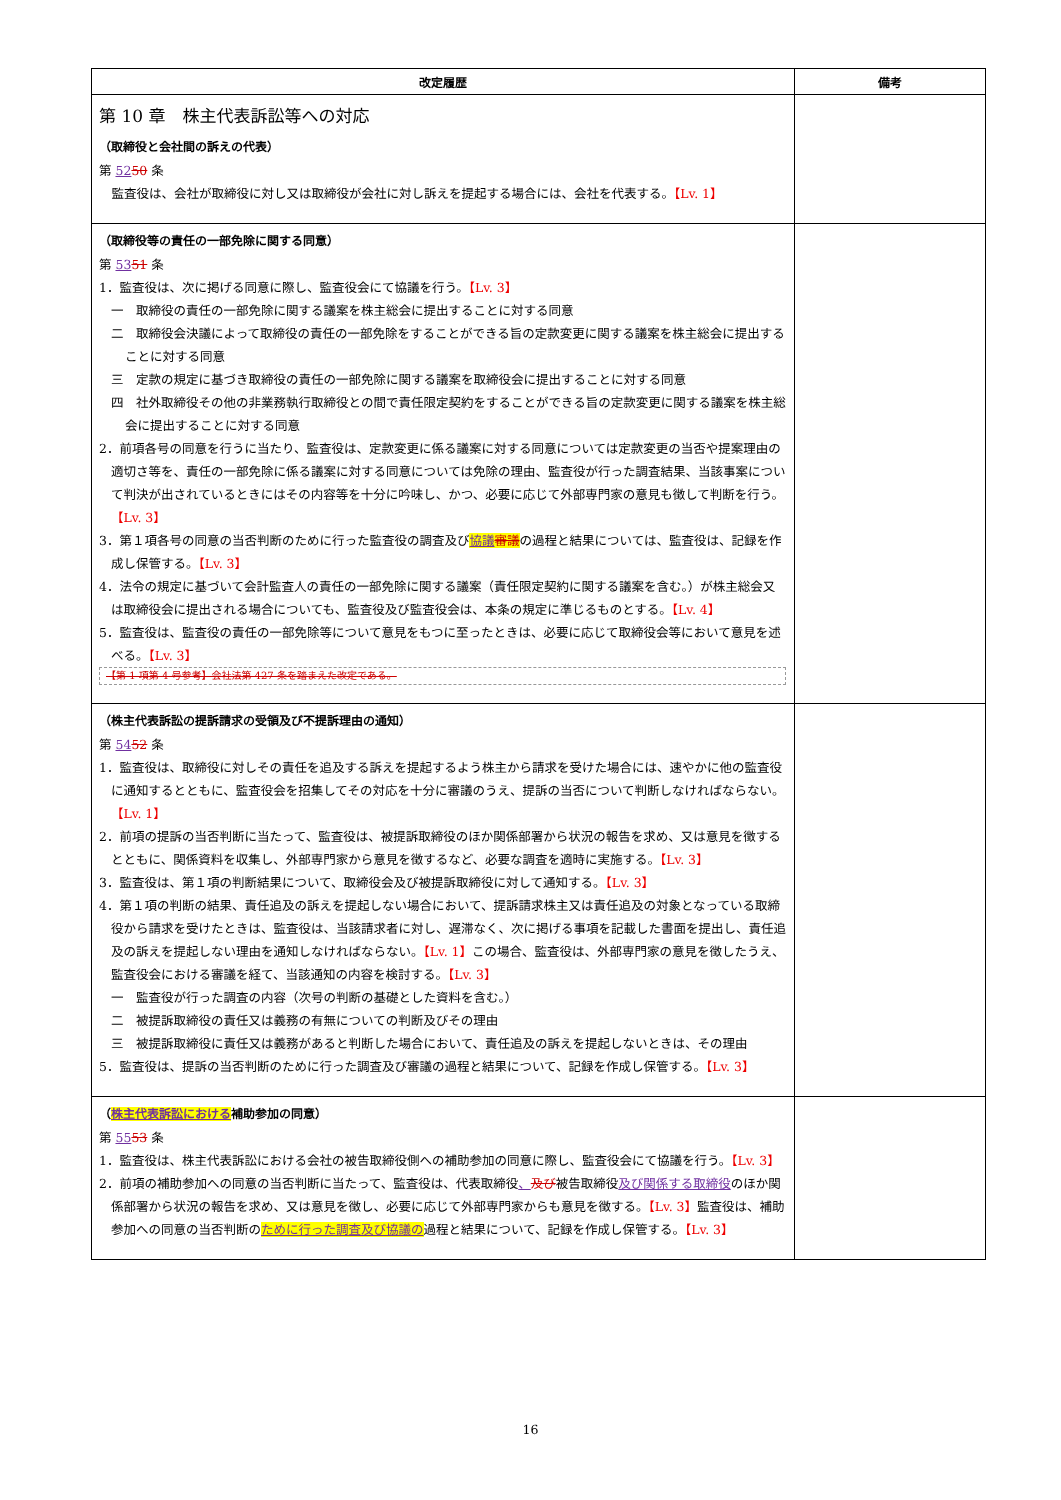| 改定履歴 | 備考 |
| --- | --- |
| 第 10 章 株主代表訴訟等への対応 （取締役と会社間の訴えの代表） 第 52 50 条 監査役は、会社が取締役に対し又は取締役が会社に対し訴えを提起する場合には、会社を代表する。 【Lv. 1】 | |
| （取締役等の責任の一部免除に関する同意） 第 53 51 条 1．監査役は、次に掲げる同意に際し、監査役会にて協議を行う。 【Lv. 3】 一 取締役の責任の一部免除に関する議案を株主総会に提出することに対する同意 二 取締役会決議によって取締役の責任の一部免除をすることができる旨の定款変更に関する議案を株主総会に提出することに対する同意 三 定款の規定に基づき取締役の責任の一部免除に関する議案を取締役会に提出することに対する同意 四 社外取締役その他の非業務執行取締役との間で責任限定契約をすることができる旨の定款変更に関する議案を株主総会に提出することに対する同意 2．前項各号の同意を行うに当たり、監査役は、定款変更に係る議案に対する同意については定款変更の当否や提案理由の適切さ等を、責任の一部免除に係る議案に対する同意については免除の理由、監査役が行った調査結果、当該事案について判決が出されているときにはその内容等を十分に吟味し、かつ、必要に応じて外部専門家の意見も徴して判断を行う。 【Lv. 3】 3．第１項各号の同意の当否判断のために行った監査役の調査及び 協議 審議 の過程と結果については、監査役は、記録を作成し保管する。 【Lv. 3】 4．法令の規定に基づいて会計監査人の責任の一部免除に関する議案（責任限定契約に関する議案を含む。）が株主総会又は取締役会に提出される場合についても、監査役及び監査役会は、本条の規定に準じるものとする。 【Lv. 4】 5．監査役は、監査役の責任の一部免除等について意見をもつに至ったときは、必要に応じて取締役会等において意見を述べる。 【Lv. 3】 【第 1 項第 4 号参考】会社法第 427 条を踏まえた改定である。 | |
| （株主代表訴訟の提訴請求の受領及び不提訴理由の通知） 第 54 52 条 1．監査役は、取締役に対しその責任を追及する訴えを提起するよう株主から請求を受けた場合には、速やかに他の監査役に通知するとともに、監査役会を招集してその対応を十分に審議のうえ、提訴の当否について判断しなければならない。 【Lv. 1】 2．前項の提訴の当否判断に当たって、監査役は、被提訴取締役のほか関係部署から状況の報告を求め、又は意見を徴するとともに、関係資料を収集し、外部専門家から意見を徴するなど、必要な調査を適時に実施する。 【Lv. 3】 3．監査役は、第１項の判断結果について、取締役会及び被提訴取締役に対して通知する。 【Lv. 3】 4．第１項の判断の結果、責任追及の訴えを提起しない場合において、提訴請求株主又は責任追及の対象となっている取締役から請求を受けたときは、監査役は、当該請求者に対し、遅滞なく、次に掲げる事項を記載した書面を提出し、責任追及の訴えを提起しない理由を通知しなければならない。 【Lv. 1】 この場合、監査役は、外部専門家の意見を徴したうえ、監査役会における審議を経て、当該通知の内容を検討する。 【Lv. 3】 一 監査役が行った調査の内容（次号の判断の基礎とした資料を含む。） 二 被提訴取締役の責任又は義務の有無についての判断及びその理由 三 被提訴取締役に責任又は義務があると判断した場合において、責任追及の訴えを提起しないときは、その理由 5．監査役は、提訴の当否判断のために行った調査及び審議の過程と結果について、記録を作成し保管する。 【Lv. 3】 | |
| （ 株主代表訴訟における 補助参加の同意） 第 55 53 条 1．監査役は、株主代表訴訟における会社の被告取締役側への補助参加の同意に際し、監査役会にて協議を行う。 【Lv. 3】 2．前項の補助参加への同意の当否判断に当たって、監査役は、代表取締役 、 及び 被告取締役 及び関係する取締役 のほか関係部署から状況の報告を求め、又は意見を徴し、必要に応じて外部専門家からも意見を徴する。 【Lv. 3】 監査役は、補助参加への同意の当否判断の ために行った調査及び協議の 過程と結果について、記録を作成し保管する。 【Lv. 3】 | |
16